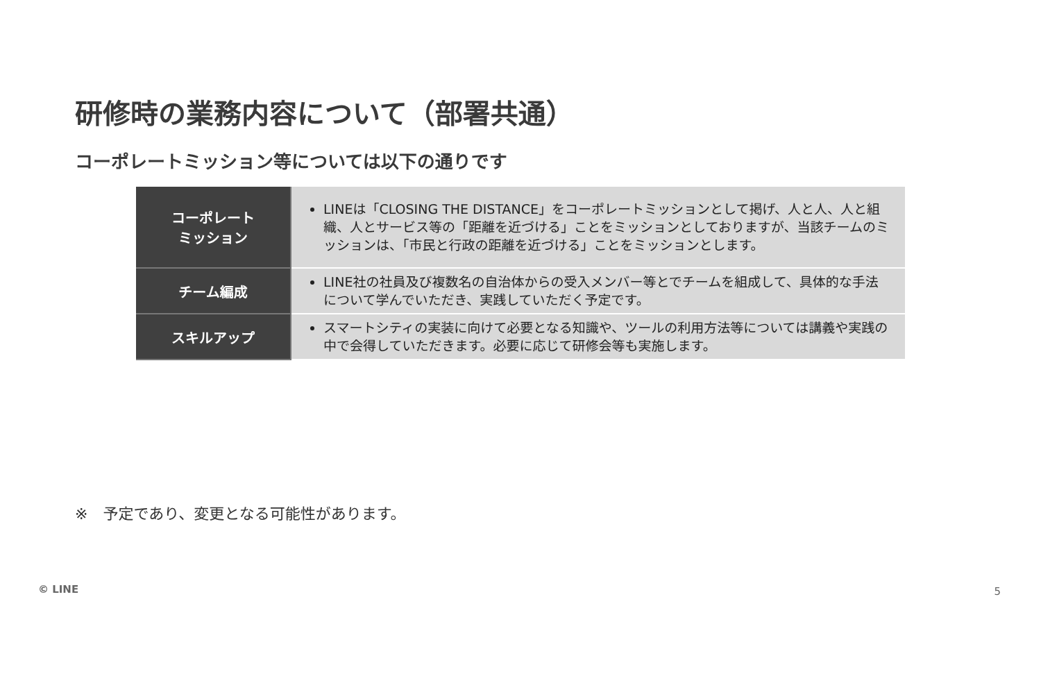研修時の業務内容について（部署共通）
コーポレートミッション等については以下の通りです
| コーポレート ミッション | LINEは「CLOSING THE DISTANCE」をコーポレートミッションとして掲げ、人と人、人と組織、人とサービス等の「距離を近づける」ことをミッションとしておりますが、当該チームのミッションは、「市民と行政の距離を近づける」ことをミッションとします。 |
| チーム編成 | LINE社の社員及び複数名の自治体からの受入メンバー等とでチームを組成して、具体的な手法について学んでいただき、実践していただく予定です。 |
| スキルアップ | スマートシティの実装に向けて必要となる知識や、ツールの利用方法等については講義や実践の中で会得していただきます。必要に応じて研修会等も実施します。 |
※　予定であり、変更となる可能性があります。
© LINE 5